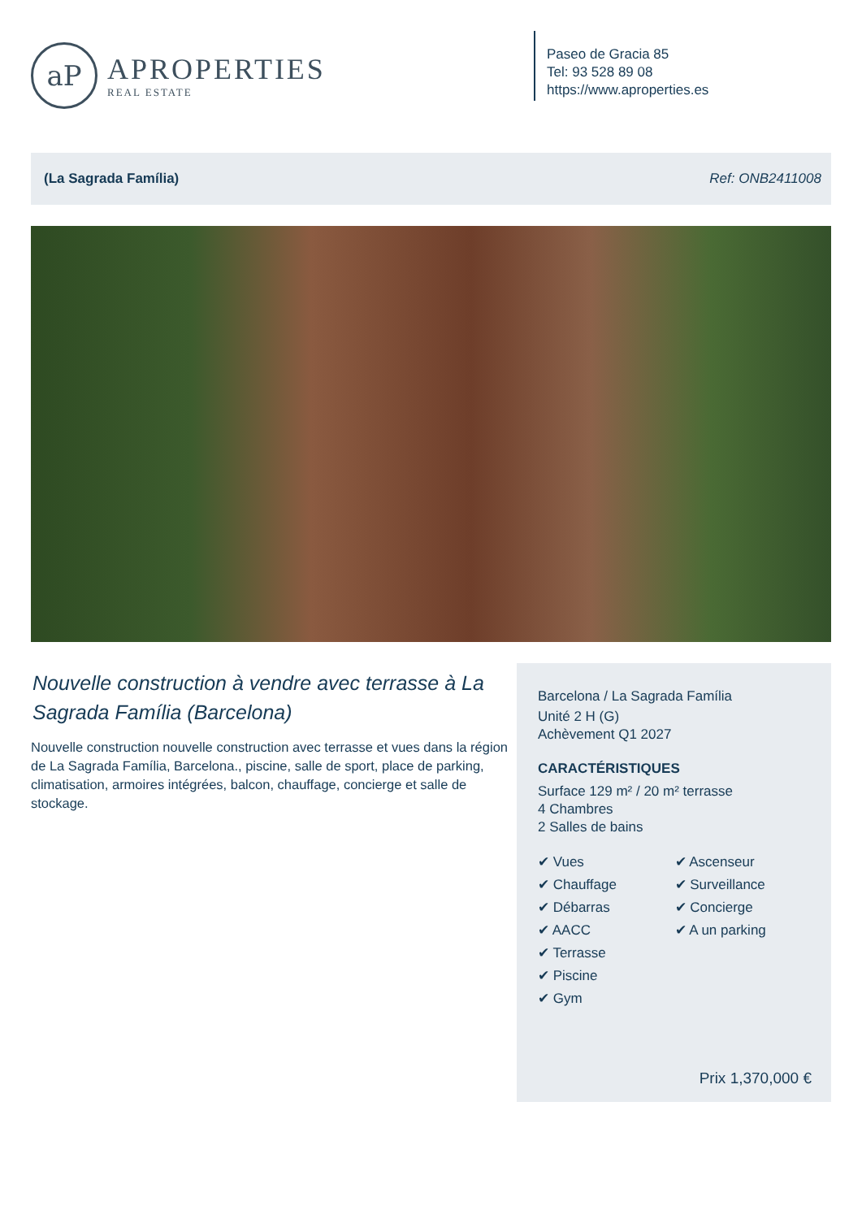aP
APROPERTIES
REAL ESTATE
Paseo de Gracia 85
Tel: 93 528 89 08
https://www.aproperties.es
(La Sagrada Família) Ref: ONB2411008
Nouvelle construction à vendre avec terrasse à La Sagrada Família (Barcelona)
Nouvelle construction nouvelle construction avec terrasse et vues dans la région de La Sagrada Família, Barcelona., piscine, salle de sport, place de parking, climatisation, armoires intégrées, balcon, chauffage, concierge et salle de stockage.
Barcelona / La Sagrada Família
Unité 2 H (G)
Achèvement Q1 2027
CARACTÉRISTIQUES
Surface 129 m² / 20 m² terrasse
4 Chambres
2 Salles de bains
✔ Vues
✔ Chauffage
✔ Débarras
✔ AACC
✔ Terrasse
✔ Piscine
✔ Gym
✔ Ascenseur
✔ Surveillance
✔ Concierge
✔ A un parking
Prix 1,370,000 €